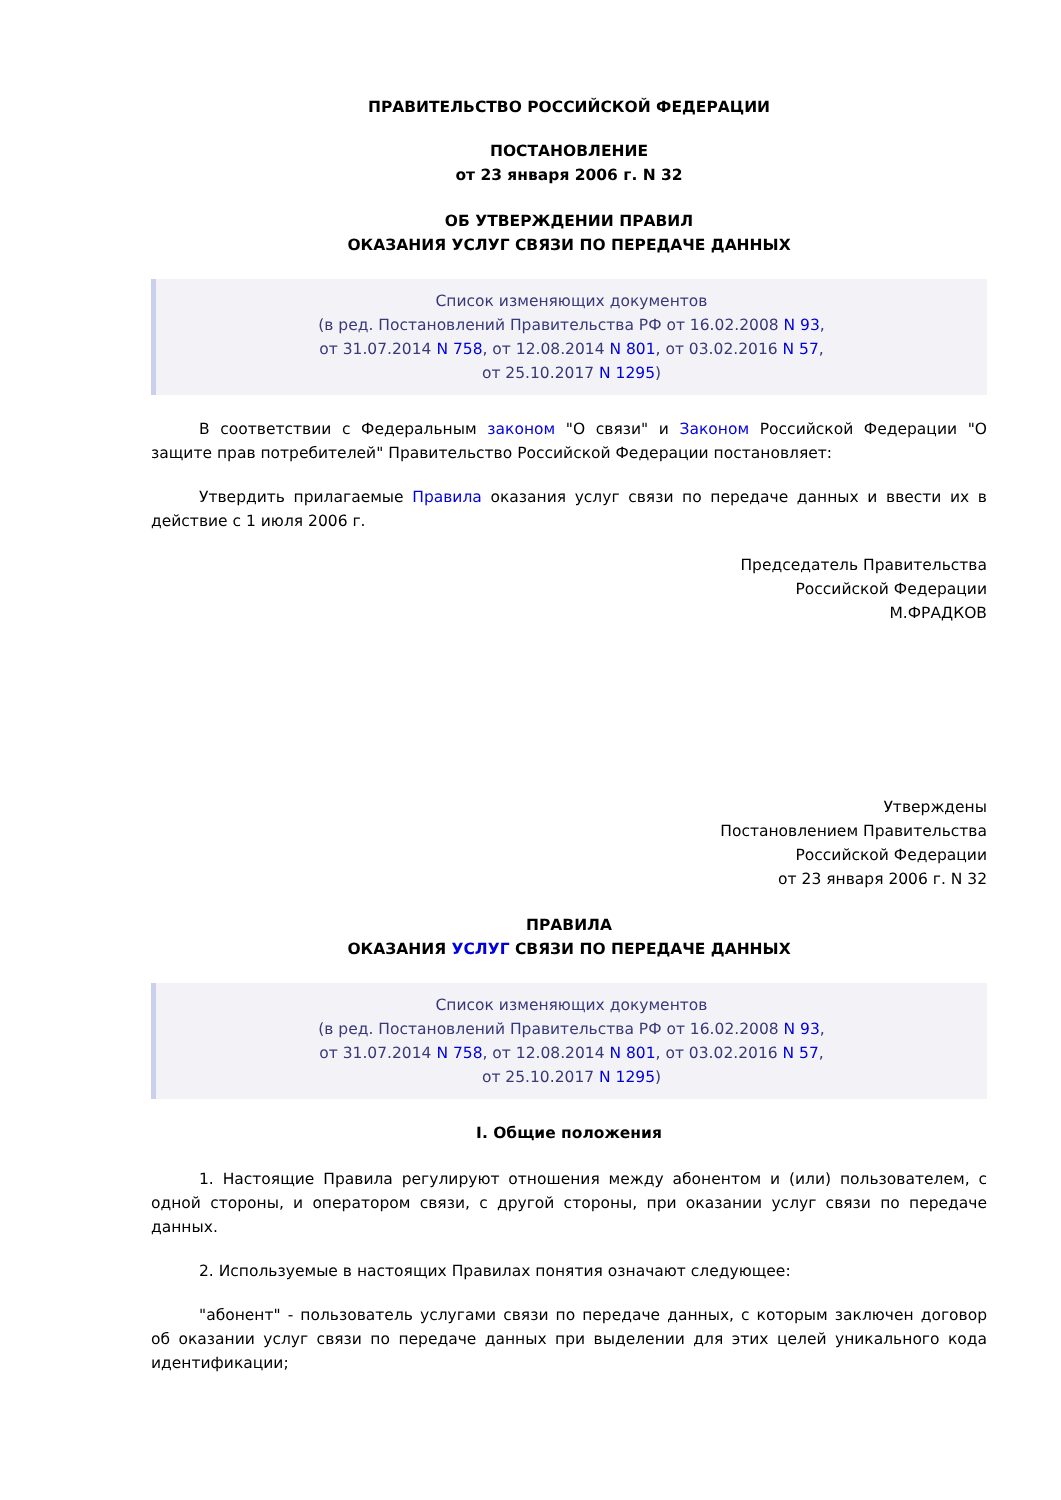ПРАВИТЕЛЬСТВО РОССИЙСКОЙ ФЕДЕРАЦИИ
ПОСТАНОВЛЕНИЕ
от 23 января 2006 г. N 32
ОБ УТВЕРЖДЕНИИ ПРАВИЛ
ОКАЗАНИЯ УСЛУГ СВЯЗИ ПО ПЕРЕДАЧЕ ДАННЫХ
Список изменяющих документов
(в ред. Постановлений Правительства РФ от 16.02.2008 N 93,
от 31.07.2014 N 758, от 12.08.2014 N 801, от 03.02.2016 N 57,
от 25.10.2017 N 1295)
В соответствии с Федеральным законом "О связи" и Законом Российской Федерации "О защите прав потребителей" Правительство Российской Федерации постановляет:
Утвердить прилагаемые Правила оказания услуг связи по передаче данных и ввести их в действие с 1 июля 2006 г.
Председатель Правительства
Российской Федерации
М.ФРАДКОВ
Утверждены
Постановлением Правительства
Российской Федерации
от 23 января 2006 г. N 32
ПРАВИЛА
ОКАЗАНИЯ УСЛУГ СВЯЗИ ПО ПЕРЕДАЧЕ ДАННЫХ
Список изменяющих документов
(в ред. Постановлений Правительства РФ от 16.02.2008 N 93,
от 31.07.2014 N 758, от 12.08.2014 N 801, от 03.02.2016 N 57,
от 25.10.2017 N 1295)
I. Общие положения
1. Настоящие Правила регулируют отношения между абонентом и (или) пользователем, с одной стороны, и оператором связи, с другой стороны, при оказании услуг связи по передаче данных.
2. Используемые в настоящих Правилах понятия означают следующее:
"абонент" - пользователь услугами связи по передаче данных, с которым заключен договор об оказании услуг связи по передаче данных при выделении для этих целей уникального кода идентификации;